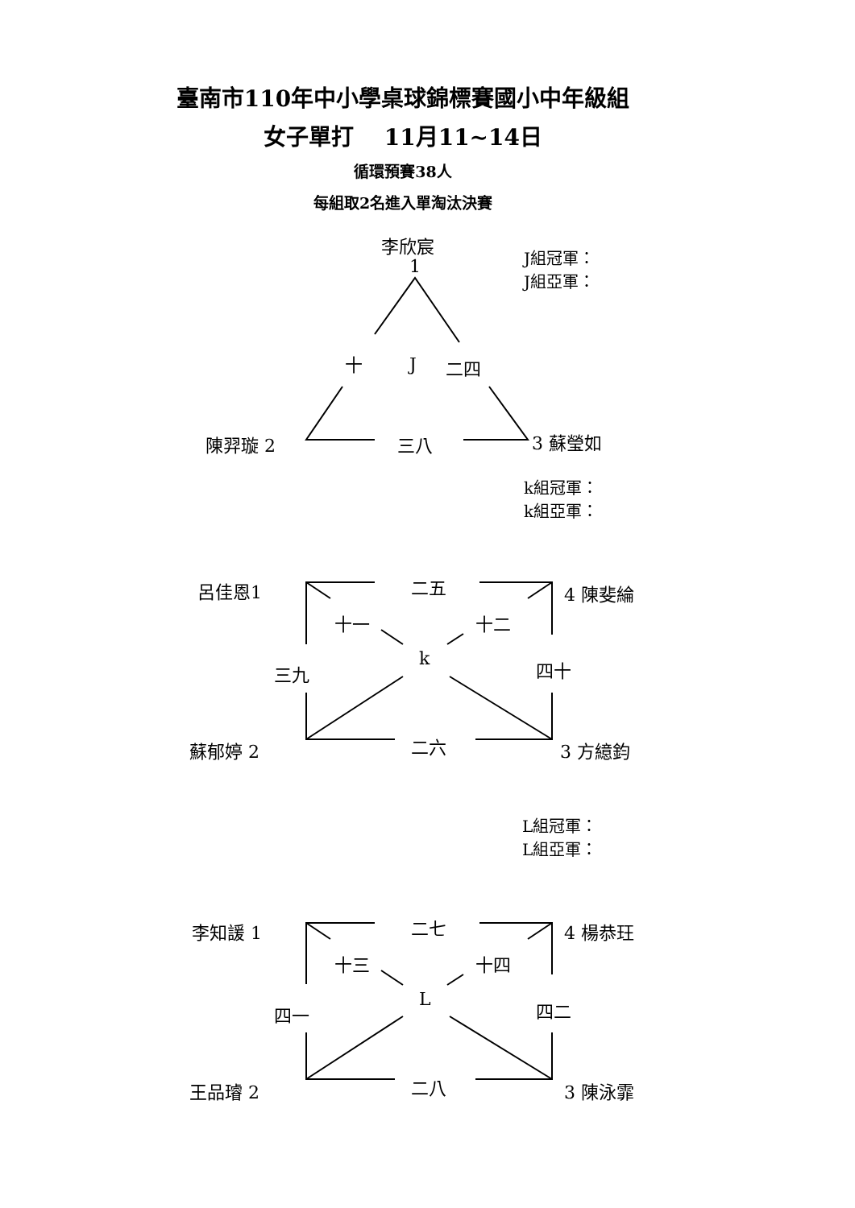臺南市110年中小學桌球錦標賽國小中年級組
女子單打　 11月11~14日
循環預賽38人
每組取2名進入單淘汰決賽
李欣宸
1
J組冠軍：
J組亞軍：
十 J 二四
陳羿璇 2 三八 3 蘇瑩如
k組冠軍：
k組亞軍：
呂佳恩1 二五 4 陳斐綸
十一 十二
三九
k 四十
蘇郁婷 2 二六 3 方繶鈞
L組冠軍：
L組亞軍：
李知諼 1 二七 4 楊恭玨
十三 十四
四一
L 四二
王品璿 2 二八 3 陳泳霏